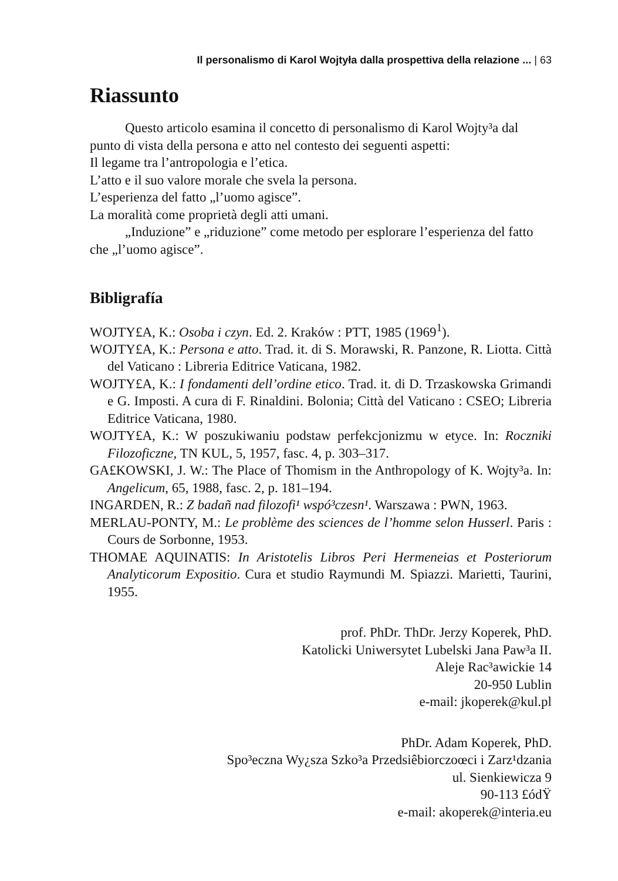Il personalismo di Karol Wojtyła dalla prospettiva della relazione ... | 63
Riassunto
Questo articolo esamina il concetto di personalismo di Karol Wojty³a dal punto di vista della persona e atto nel contesto dei seguenti aspetti:
Il legame tra l’antropologia e l’etica.
L’atto e il suo valore morale che svela la persona.
L’esperienza del fatto „l’uomo agisce”.
La moralità come proprietà degli atti umani.
„Induzione” e „riduzione” come metodo per esplorare l’esperienza del fatto che „l’uomo agisce”.
Bibligrafía
WOJTY£A, K.: Osoba i czyn. Ed. 2. Kraków : PTT, 1985 (1969<sup>1</sup>).
WOJTY£A, K.: Persona e atto. Trad. it. di S. Morawski, R. Panzone, R. Liotta. Città del Vaticano : Libreria Editrice Vaticana, 1982.
WOJTY£A, K.: I fondamenti dell’ordine etico. Trad. it. di D. Trzaskowska Grimandi e G. Imposti. A cura di F. Rinaldini. Bolonia; Città del Vaticano : CSEO; Libreria Editrice Vaticana, 1980.
WOJTY£A, K.: W poszukiwaniu podstaw perfekcjonizmu w etyce. In: Roczniki Filozoficzne, TN KUL, 5, 1957, fasc. 4, p. 303–317.
GA£KOWSKI, J. W.: The Place of Thomism in the Anthropology of K. Wojty³a. In: Angelicum, 65, 1988, fasc. 2, p. 181–194.
INGARDEN, R.: Z badañ nad filozofi¹ wspó³czesn¹. Warszawa : PWN, 1963.
MERLAU-PONTY, M.: Le problème des sciences de l’homme selon Husserl. Paris : Cours de Sorbonne, 1953.
THOMAE AQUINATIS: In Aristotelis Libros Peri Hermeneias et Posteriorum Analyticorum Expositio. Cura et studio Raymundi M. Spiazzi. Marietti, Taurini, 1955.
prof. PhDr. ThDr. Jerzy Koperek, PhD.
Katolicki Uniwersytet Lubelski Jana Paw³a II.
Aleje Rac³awickie 14
20-950 Lublin
e-mail: jkoperek@kul.pl
PhDr. Adam Koperek, PhD.
Spo³eczna Wy¿sza Szko³a Przedsiêbiorczoœci i Zarz¹dzania
ul. Sienkiewicza 9
90-113 £ódŸ
e-mail: akoperek@interia.eu